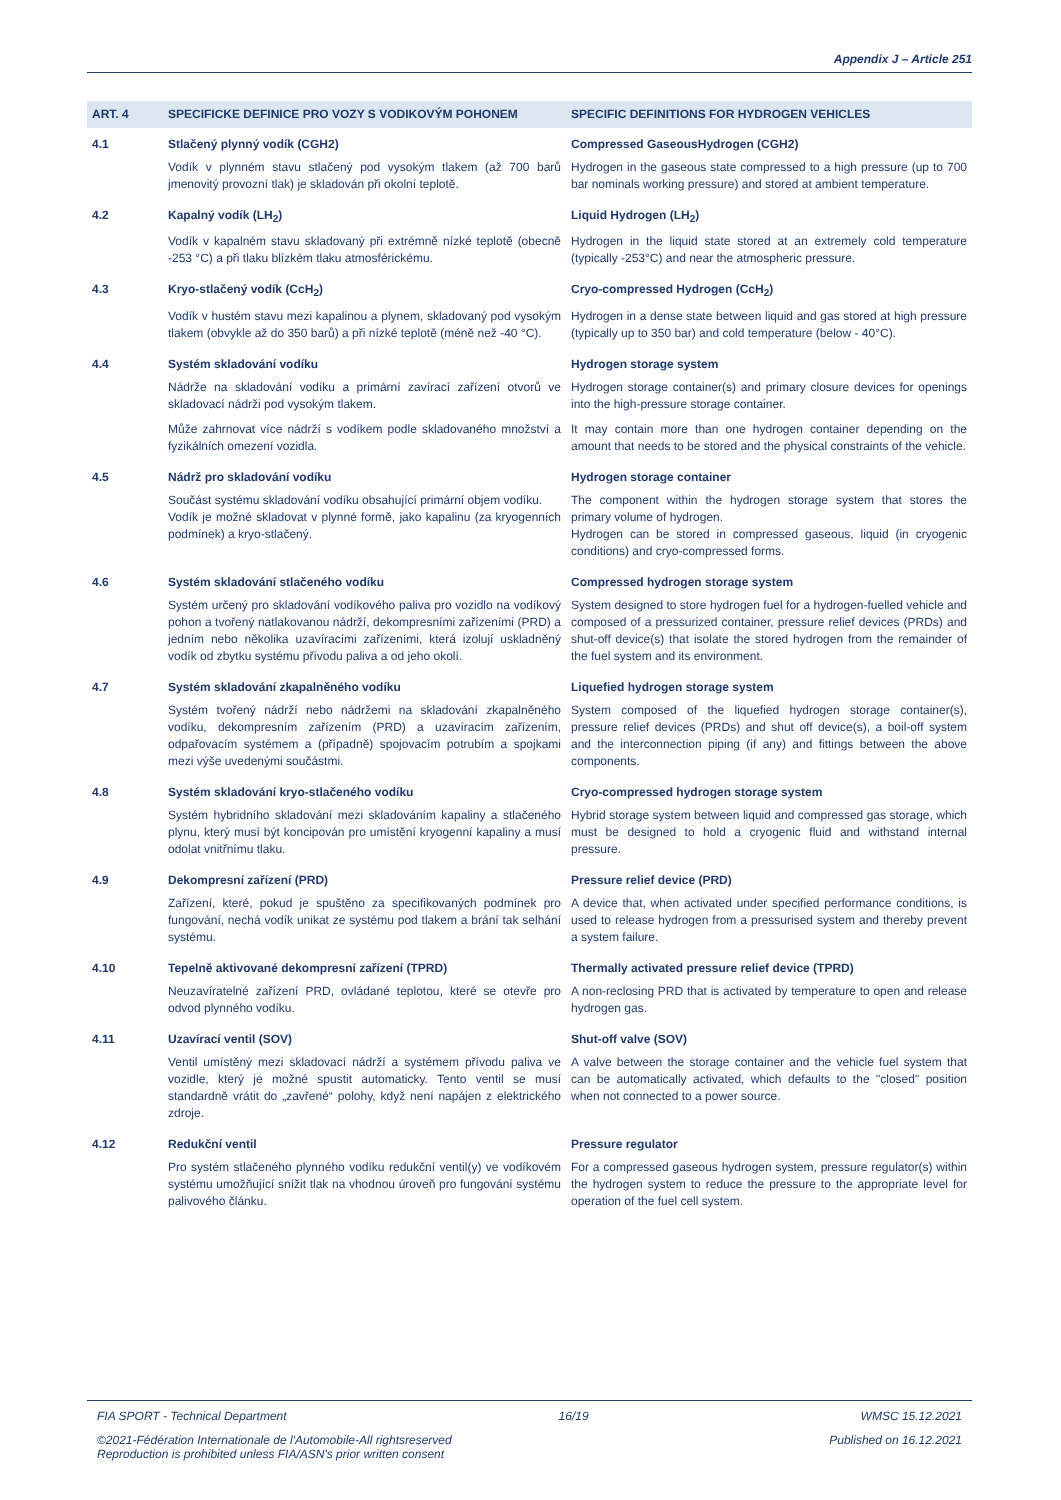Appendix J – Article 251
| ART. 4 | SPECIFICKE DEFINICE PRO VOZY S VODIKOVÝM POHONEM | SPECIFIC DEFINITIONS FOR HYDROGEN VEHICLES |
| --- | --- | --- |
| 4.1 | Stlačený plynný vodík (CGH2) | Compressed GaseousHydrogen (CGH2) |
| | Vodík v plynném stavu stlačený pod vysokým tlakem (až 700 barů jmenovitý provozní tlak) je skladován při okolní teplotě. | Hydrogen in the gaseous state compressed to a high pressure (up to 700 bar nominals working pressure) and stored at ambient temperature. |
| 4.2 | Kapalný vodík (LH<sub>2</sub>) | Liquid Hydrogen (LH<sub>2</sub>) |
| | Vodík v kapalném stavu skladovaný při extrémně nízké teplotě (obecně -253 °C) a při tlaku blízkém tlaku atmosférickému. | Hydrogen in the liquid state stored at an extremely cold temperature (typically -253°C) and near the atmospheric pressure. |
| 4.3 | Kryo-stlačený vodík (CcH<sub>2</sub>) | Cryo-compressed Hydrogen (CcH<sub>2</sub>) |
| | Vodík v hustém stavu mezi kapalinou a plynem, skladovaný pod vysokým tlakem (obvykle až do 350 barů) a při nízké teplotě (méně než -40 °C). | Hydrogen in a dense state between liquid and gas stored at high pressure (typically up to 350 bar) and cold temperature (below - 40°C). |
| 4.4 | Systém skladování vodíku | Hydrogen storage system |
| | Nádrže na skladování vodíku a primární zavírací zařízení otvorů ve skladovací nádrži pod vysokým tlakem. | Hydrogen storage container(s) and primary closure devices for openings into the high-pressure storage container. |
| | Může zahrnovat více nádrží s vodíkem podle skladovaného množství a fyzikálních omezení vozidla. | It may contain more than one hydrogen container depending on the amount that needs to be stored and the physical constraints of the vehicle. |
| 4.5 | Nádrž pro skladování vodíku | Hydrogen storage container |
| | Součást systému skladování vodíku obsahující primární objem vodíku. Vodík je možné skladovat v plynné formě, jako kapalinu (za kryogenních podmínek) a kryo-stlačený. | The component within the hydrogen storage system that stores the primary volume of hydrogen. Hydrogen can be stored in compressed gaseous, liquid (in cryogenic conditions) and cryo-compressed forms. |
| 4.6 | Systém skladování stlačeného vodíku | Compressed hydrogen storage system |
| | Systém určený pro skladování vodíkového paliva pro vozidlo na vodíkový pohon a tvořený natlakovanou nádrží, dekompresními zařízeními (PRD) a jedním nebo několika uzavíracími zařízeními, která izolují uskladněný vodík od zbytku systému přívodu paliva a od jeho okolí. | System designed to store hydrogen fuel for a hydrogen-fuelled vehicle and composed of a pressurized container, pressure relief devices (PRDs) and shut-off device(s) that isolate the stored hydrogen from the remainder of the fuel system and its environment. |
| 4.7 | Systém skladování zkapalněného vodíku | Liquefied hydrogen storage system |
| | Systém tvořený nádrží nebo nádržemi na skladování zkapalněného vodíku, dekompresním zařízením (PRD) a uzavíracím zařízením, odpařovacím systémem a (případně) spojovacím potrubím a spojkami mezi výše uvedenými součástmi. | System composed of the liquefied hydrogen storage container(s), pressure relief devices (PRDs) and shut off device(s), a boil-off system and the interconnection piping (if any) and fittings between the above components. |
| 4.8 | Systém skladování kryo-stlačeného vodíku | Cryo-compressed hydrogen storage system |
| | Systém hybridního skladování mezi skladováním kapaliny a stlačeného plynu, který musí být koncipován pro umístění kryogenní kapaliny a musí odolat vnitřnímu tlaku. | Hybrid storage system between liquid and compressed gas storage, which must be designed to hold a cryogenic fluid and withstand internal pressure. |
| 4.9 | Dekompresní zařízení (PRD) | Pressure relief device (PRD) |
| | Zařízení, které, pokud je spuštěno za specifikovaných podmínek pro fungování, nechá vodík unikat ze systému pod tlakem a brání tak selhání systému. | A device that, when activated under specified performance conditions, is used to release hydrogen from a pressurised system and thereby prevent a system failure. |
| 4.10 | Tepelně aktivované dekompresní zařízení (TPRD) | Thermally activated pressure relief device (TPRD) |
| | Neuzavíratelné zařízení PRD, ovládané teplotou, které se otevře pro odvod plynného vodíku. | A non-reclosing PRD that is activated by temperature to open and release hydrogen gas. |
| 4.11 | Uzavírací ventil (SOV) | Shut-off valve (SOV) |
| | Ventil umístěný mezi skladovací nádrží a systémem přívodu paliva ve vozidle, který je možné spustit automaticky. Tento ventil se musí standardně vrátit do „zavřené“ polohy, když není napájen z elektrického zdroje. | A valve between the storage container and the vehicle fuel system that can be automatically activated, which defaults to the "closed" position when not connected to a power source. |
| 4.12 | Redukční ventil | Pressure regulator |
| | Pro systém stlačeného plynného vodíku redukční ventil(y) ve vodíkovém systému umožňující snížit tlak na vhodnou úroveň pro fungování systému palivového článku. | For a compressed gaseous hydrogen system, pressure regulator(s) within the hydrogen system to reduce the pressure to the appropriate level for operation of the fuel cell system. |
FIA SPORT - Technical Department 16/19 WMSC 15.12.2021
©2021-Fédération Internationale de l'Automobile-All rightsreserved
Reproduction is prohibited unless FIA/ASN's prior written consent Published on 16.12.2021